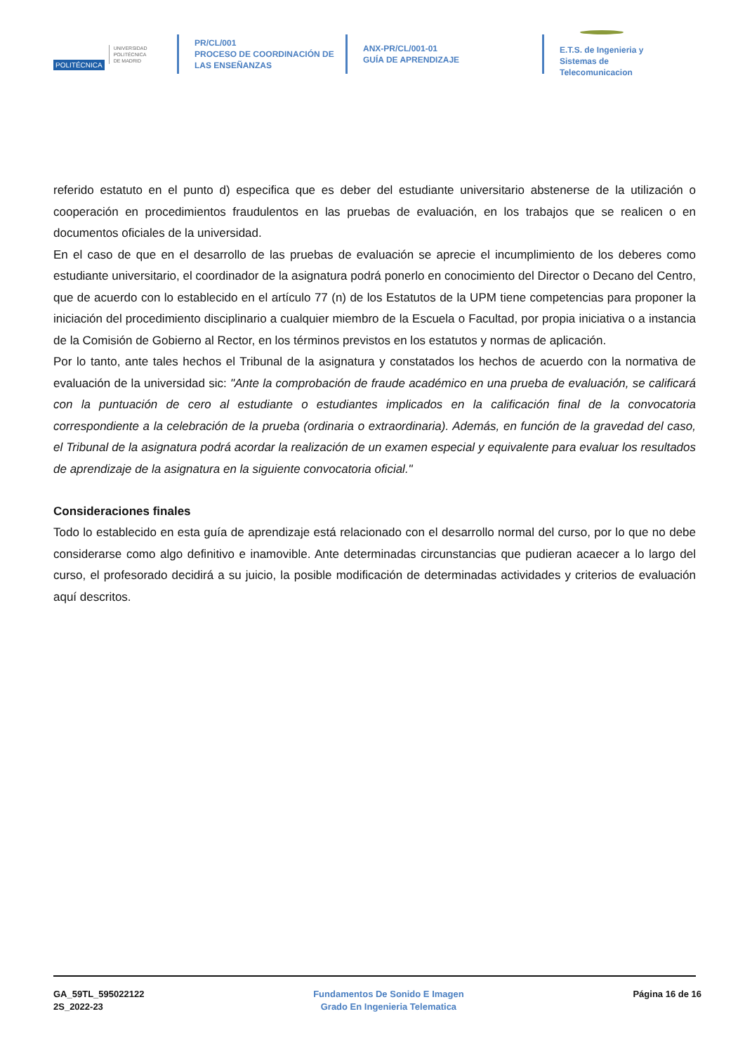POLITÉCNICA UNIVERSIDAD
POLITÉCNICA
DE MADRID
PR/CL/001
PROCESO DE COORDINACIÓN DE
LAS ENSEÑANZAS
ANX-PR/CL/001-01
GUÍA DE APRENDIZAJE
E.T.S. de Ingenieria y
Sistemas de
Telecomunicacion
referido estatuto en el punto d) especifica que es deber del estudiante universitario abstenerse de la utilización o cooperación en procedimientos fraudulentos en las pruebas de evaluación, en los trabajos que se realicen o en documentos oficiales de la universidad.
En el caso de que en el desarrollo de las pruebas de evaluación se aprecie el incumplimiento de los deberes como estudiante universitario, el coordinador de la asignatura podrá ponerlo en conocimiento del Director o Decano del Centro, que de acuerdo con lo establecido en el artículo 77 (n) de los Estatutos de la UPM tiene competencias para proponer la iniciación del procedimiento disciplinario a cualquier miembro de la Escuela o Facultad, por propia iniciativa o a instancia de la Comisión de Gobierno al Rector, en los términos previstos en los estatutos y normas de aplicación.
Por lo tanto, ante tales hechos el Tribunal de la asignatura y constatados los hechos de acuerdo con la normativa de evaluación de la universidad sic: "Ante la comprobación de fraude académico en una prueba de evaluación, se calificará con la puntuación de cero al estudiante o estudiantes implicados en la calificación final de la convocatoria correspondiente a la celebración de la prueba (ordinaria o extraordinaria). Además, en función de la gravedad del caso, el Tribunal de la asignatura podrá acordar la realización de un examen especial y equivalente para evaluar los resultados de aprendizaje de la asignatura en la siguiente convocatoria oficial."
Consideraciones finales
Todo lo establecido en esta guía de aprendizaje está relacionado con el desarrollo normal del curso, por lo que no debe considerarse como algo definitivo e inamovible. Ante determinadas circunstancias que pudieran acaecer a lo largo del curso, el profesorado decidirá a su juicio, la posible modificación de determinadas actividades y criterios de evaluación aquí descritos.
GA_59TL_595022122
2S_2022-23
Fundamentos De Sonido E Imagen
Grado En Ingenieria Telematica
Página 16 de 16